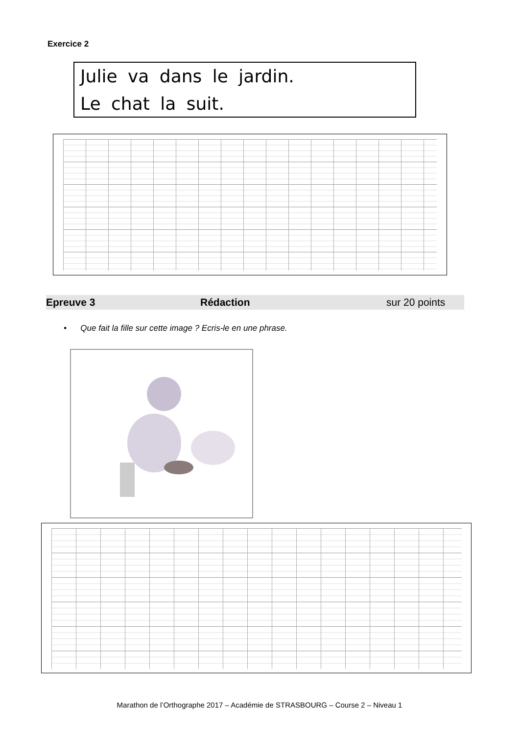Exercice 2
Julie va dans le jardin.
Le chat la suit.
Epreuve 3 Rédaction sur 20 points
• Que fait la fille sur cette image ? Ecris-le en une phrase.
Marathon de l’Orthographe 2017 – Académie de STRASBOURG – Course 2 – Niveau 1